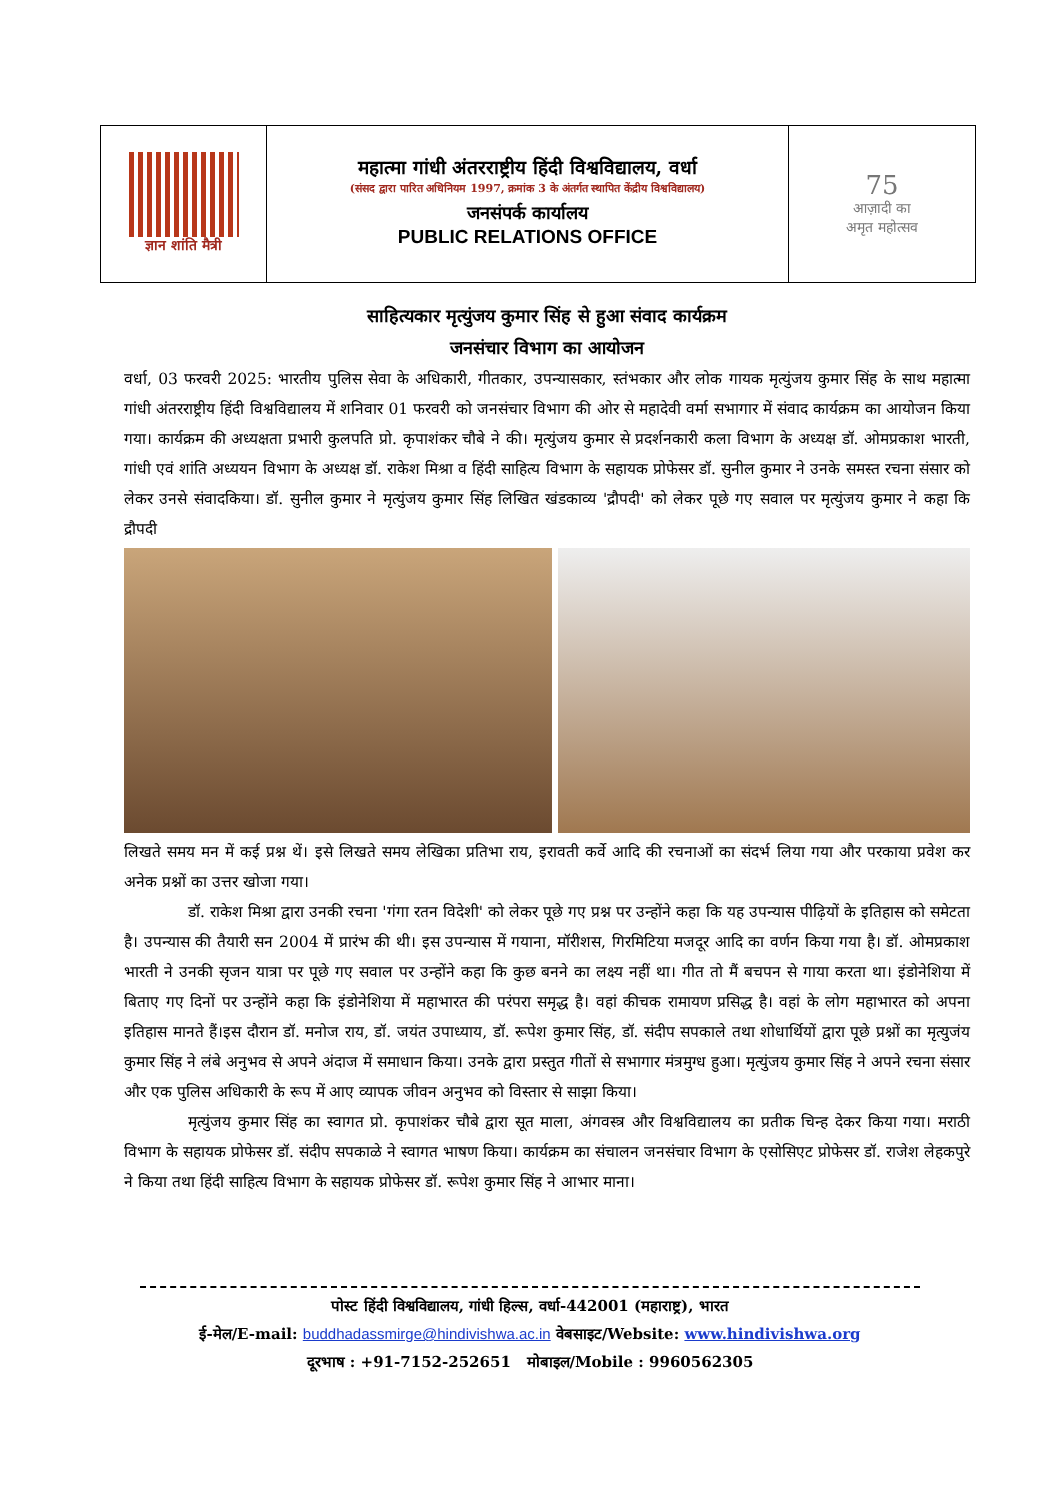ज्ञान शांति मैत्री
महात्मा गांधी अंतरराष्ट्रीय हिंदी विश्वविद्यालय, वर्धा
(संसद द्वारा पारित अधिनियम 1997, क्रमांक 3 के अंतर्गत स्थापित केंद्रीय विश्वविद्यालय)
जनसंपर्क कार्यालय
PUBLIC RELATIONS OFFICE
75
आज़ादी का
अमृत महोत्सव
साहित्यकार मृत्युंजय कुमार सिंह से हुआ संवाद कार्यक्रम
जनसंचार विभाग का आयोजन
वर्धा, 03 फरवरी 2025: भारतीय पुलिस सेवा के अधिकारी, गीतकार, उपन्यासकार, स्तंभकार और लोक गायक मृत्युंजय कुमार सिंह के साथ महात्मा गांधी अंतरराष्ट्रीय हिंदी विश्वविद्यालय में शनिवार 01 फरवरी को जनसंचार विभाग की ओर से महादेवी वर्मा सभागार में संवाद कार्यक्रम का आयोजन किया गया। कार्यक्रम की अध्यक्षता प्रभारी कुलपति प्रो. कृपाशंकर चौबे ने की। मृत्युंजय कुमार से प्रदर्शनकारी कला विभाग के अध्यक्ष डॉ. ओमप्रकाश भारती, गांधी एवं शांति अध्ययन विभाग के अध्यक्ष डॉ. राकेश मिश्रा व हिंदी साहित्य विभाग के सहायक प्रोफेसर डॉ. सुनील कुमार ने उनके समस्त रचना संसार को लेकर उनसे संवादकिया। डॉ. सुनील कुमार ने मृत्युंजय कुमार सिंह लिखित खंडकाव्य 'द्रौपदी' को लेकर पूछे गए सवाल पर मृत्युंजय कुमार ने कहा कि द्रौपदी
लिखते समय मन में कई प्रश्न थें। इसे लिखते समय लेखिका प्रतिभा राय, इरावती कर्वे आदि की रचनाओं का संदर्भ लिया गया और परकाया प्रवेश कर अनेक प्रश्नों का उत्तर खोजा गया।
डॉ. राकेश मिश्रा द्वारा उनकी रचना 'गंगा रतन विदेशी' को लेकर पूछे गए प्रश्न पर उन्होंने कहा कि यह उपन्यास पीढ़ियों के इतिहास को समेटता है। उपन्यास की तैयारी सन 2004 में प्रारंभ की थी। इस उपन्यास में गयाना, मॉरीशस, गिरमिटिया मजदूर आदि का वर्णन किया गया है। डॉ. ओमप्रकाश भारती ने उनकी सृजन यात्रा पर पूछे गए सवाल पर उन्होंने कहा कि कुछ बनने का लक्ष्य नहीं था। गीत तो मैं बचपन से गाया करता था। इंडोनेशिया में बिताए गए दिनों पर उन्होंने कहा कि इंडोनेशिया में महाभारत की परंपरा समृद्ध है। वहां कीचक रामायण प्रसिद्ध है। वहां के लोग महाभारत को अपना इतिहास मानते हैं।इस दौरान डॉ. मनोज राय, डॉ. जयंत उपाध्याय, डॉ. रूपेश कुमार सिंह, डॉ. संदीप सपकाले तथा शोधार्थियों द्वारा पूछे प्रश्नों का मृत्युजंय कुमार सिंह ने लंबे अनुभव से अपने अंदाज में समाधान किया। उनके द्वारा प्रस्तुत गीतों से सभागार मंत्रमुग्ध हुआ। मृत्युंजय कुमार सिंह ने अपने रचना संसार और एक पुलिस अधिकारी के रूप में आए व्यापक जीवन अनुभव को विस्तार से साझा किया।
मृत्युंजय कुमार सिंह का स्वागत प्रो. कृपाशंकर चौबे द्वारा सूत माला, अंगवस्त्र और विश्वविद्यालय का प्रतीक चिन्ह देकर किया गया। मराठी विभाग के सहायक प्रोफेसर डॉ. संदीप सपकाळे ने स्वागत भाषण किया। कार्यक्रम का संचालन जनसंचार विभाग के एसोसिएट प्रोफेसर डॉ. राजेश लेहकपुरे ने किया तथा हिंदी साहित्य विभाग के सहायक प्रोफेसर डॉ. रूपेश कुमार सिंह ने आभार माना।
पोस्ट हिंदी विश्वविद्यालय, गांधी हिल्स, वर्धा-442001 (महाराष्ट्र), भारत
ई-मेल/E-mail: buddhadassmirge@hindivishwa.ac.in वेबसाइट/Website: www.hindivishwa.org
दूरभाष : +91-7152-252651 मोबाइल/Mobile : 9960562305